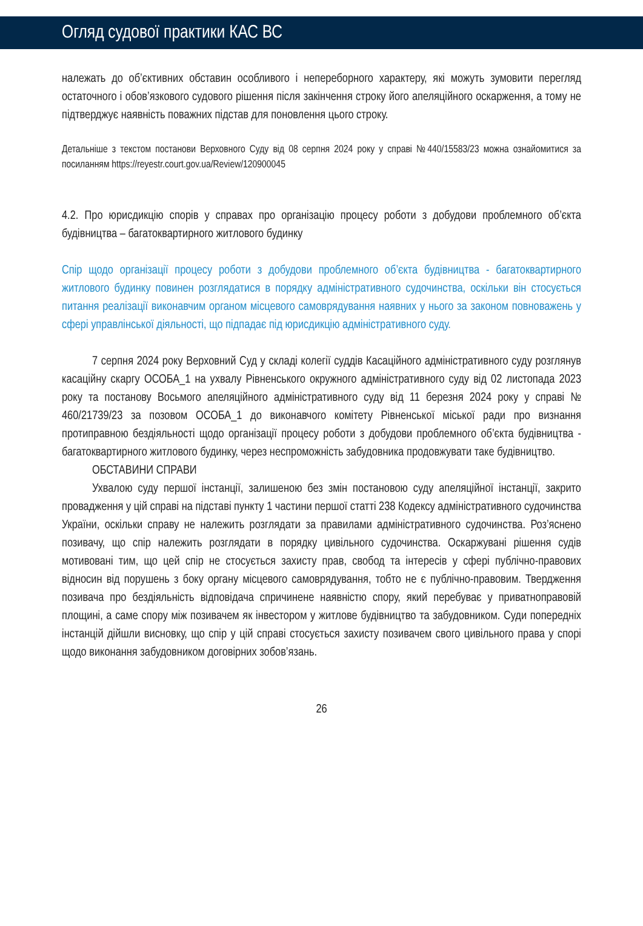Огляд судової практики КАС ВС
належать до об’єктивних обставин особливого і непереборного характеру, які можуть зумовити перегляд остаточного і обов’язкового судового рішення після закінчення строку його апеляційного оскарження, а тому не підтверджує наявність поважних підстав для поновлення цього строку.
Детальніше з текстом постанови Верховного Суду від 08 серпня 2024 року у справі №440/15583/23 можна ознайомитися за посиланням https://reyestr.court.gov.ua/Review/120900045
4.2. Про юрисдикцію спорів у справах про організацію процесу роботи з добудови проблемного об’єкта будівництва – багатоквартирного житлового будинку
Спір щодо організації процесу роботи з добудови проблемного об’єкта будівництва - багатоквартирного житлового будинку повинен розглядатися в порядку адміністративного судочинства, оскільки він стосується питання реалізації виконавчим органом місцевого самоврядування наявних у нього за законом повноважень у сфері управлінської діяльності, що підпадає під юрисдикцію адміністративного суду.
7 серпня 2024 року Верховний Суд у складі колегії суддів Касаційного адміністративного суду розглянув касаційну скаргу ОСОБА_1 на ухвалу Рівненського окружного адміністративного суду від 02 листопада 2023 року та постанову Восьмого апеляційного адміністративного суду від 11 березня 2024 року у справі № 460/21739/23 за позовом ОСОБА_1 до виконавчого комітету Рівненської міської ради про визнання протиправною бездіяльності щодо організації процесу роботи з добудови проблемного об’єкта будівництва - багатоквартирного житлового будинку, через неспроможність забудовника продовжувати таке будівництво.
ОБСТАВИНИ СПРАВИ
Ухвалою суду першої інстанції, залишеною без змін постановою суду апеляційної інстанції, закрито провадження у цій справі на підставі пункту 1 частини першої статті 238 Кодексу адміністративного судочинства України, оскільки справу не належить розглядати за правилами адміністративного судочинства. Роз’яснено позивачу, що спір належить розглядати в порядку цивільного судочинства. Оскаржувані рішення судів мотивовані тим, що цей спір не стосується захисту прав, свобод та інтересів у сфері публічно-правових відносин від порушень з боку органу місцевого самоврядування, тобто не є публічно-правовим. Твердження позивача про бездіяльність відповідача спричинене наявністю спору, який перебуває у приватноправовій площині, а саме спору між позивачем як інвестором у житлове будівництво та забудовником. Суди попередніх інстанцій дійшли висновку, що спір у цій справі стосується захисту позивачем свого цивільного права у спорі щодо виконання забудовником договірних зобов’язань.
26